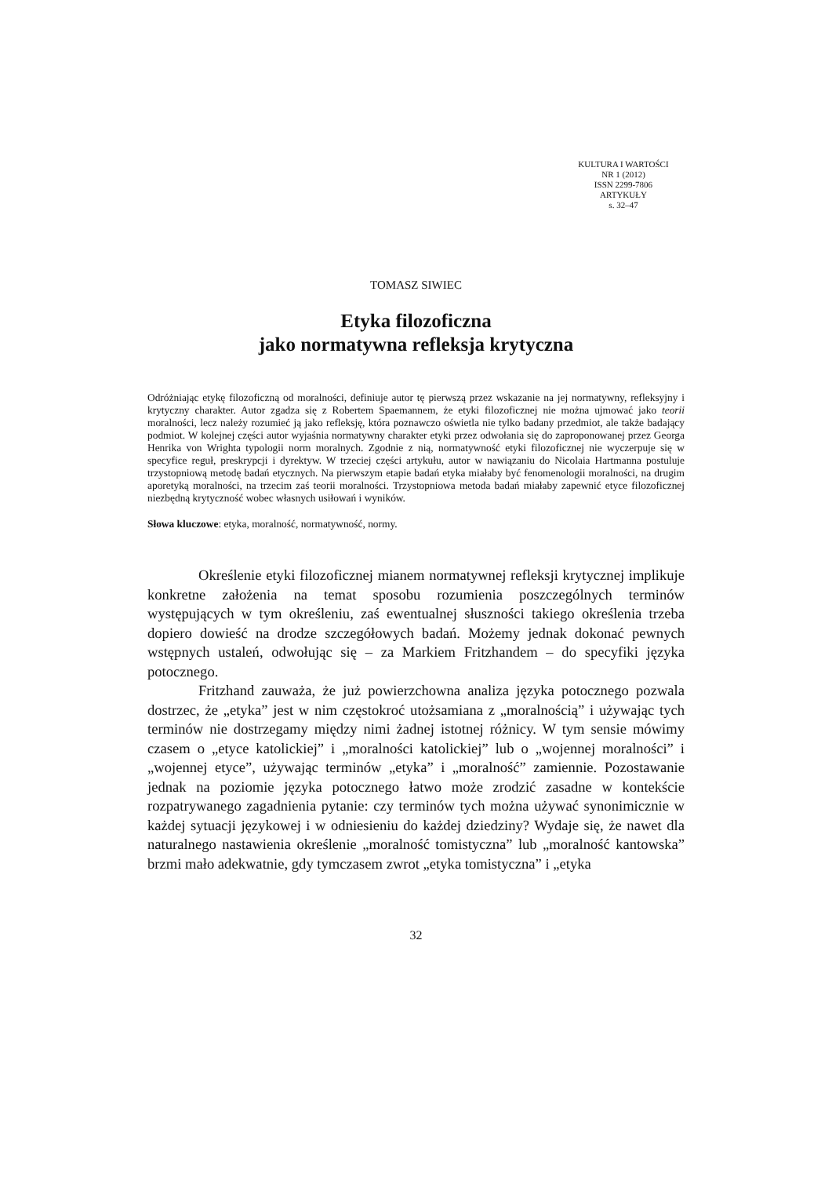KULTURA I WARTOŚCI
NR 1 (2012)
ISSN 2299-7806
ARTYKUŁY
s. 32–47
TOMASZ SIWIEC
Etyka filozoficzna
jako normatywna refleksja krytyczna
Odróżniając etykę filozoficzną od moralności, definiuje autor tę pierwszą przez wskazanie na jej normatywny, refleksyjny i krytyczny charakter. Autor zgadza się z Robertem Spaemannem, że etyki filozoficznej nie można ujmować jako teorii moralności, lecz należy rozumieć ją jako refleksję, która poznawczo oświetla nie tylko badany przedmiot, ale także badający podmiot. W kolejnej części autor wyjaśnia normatywny charakter etyki przez odwołania się do zaproponowanej przez Georga Henrika von Wrighta typologii norm moralnych. Zgodnie z nią, normatywność etyki filozoficznej nie wyczerpuje się w specyfice reguł, preskrypcji i dyrektyw. W trzeciej części artykułu, autor w nawiązaniu do Nicolaia Hartmanna postuluje trzystopniową metodę badań etycznych. Na pierwszym etapie badań etyka miałaby być fenomenologii moralności, na drugim aporetyką moralności, na trzecim zaś teorii moralności. Trzystopniowa metoda badań miałaby zapewnić etyce filozoficznej niezbędną krytyczność wobec własnych usiłowań i wyników.
Słowa kluczowe: etyka, moralność, normatywność, normy.
Określenie etyki filozoficznej mianem normatywnej refleksji krytycznej implikuje konkretne założenia na temat sposobu rozumienia poszczególnych terminów występujących w tym określeniu, zaś ewentualnej słuszności takiego określenia trzeba dopiero dowieść na drodze szczegółowych badań. Możemy jednak dokonać pewnych wstępnych ustaleń, odwołując się – za Markiem Fritzhandem – do specyfiki języka potocznego.
Fritzhand zauważa, że już powierzchowna analiza języka potocznego pozwala dostrzec, że „etyka” jest w nim częstokroć utożsamiana z „moralnością” i używając tych terminów nie dostrzegamy między nimi żadnej istotnej różnicy. W tym sensie mówimy czasem o „etyce katolickiej” i „moralności katolickiej” lub o „wojennej moralności” i „wojennej etyce”, używając terminów „etyka” i „moralność” zamiennie. Pozostawanie jednak na poziomie języka potocznego łatwo może zrodzić zasadne w kontekście rozpatrywanego zagadnienia pytanie: czy terminów tych można używać synonimicznie w każdej sytuacji językowej i w odniesieniu do każdej dziedziny? Wydaje się, że nawet dla naturalnego nastawienia określenie „moralność tomistyczna” lub „moralność kantowska” brzmi mało adekwatnie, gdy tymczasem zwrot „etyka tomistyczna” i „etyka
32